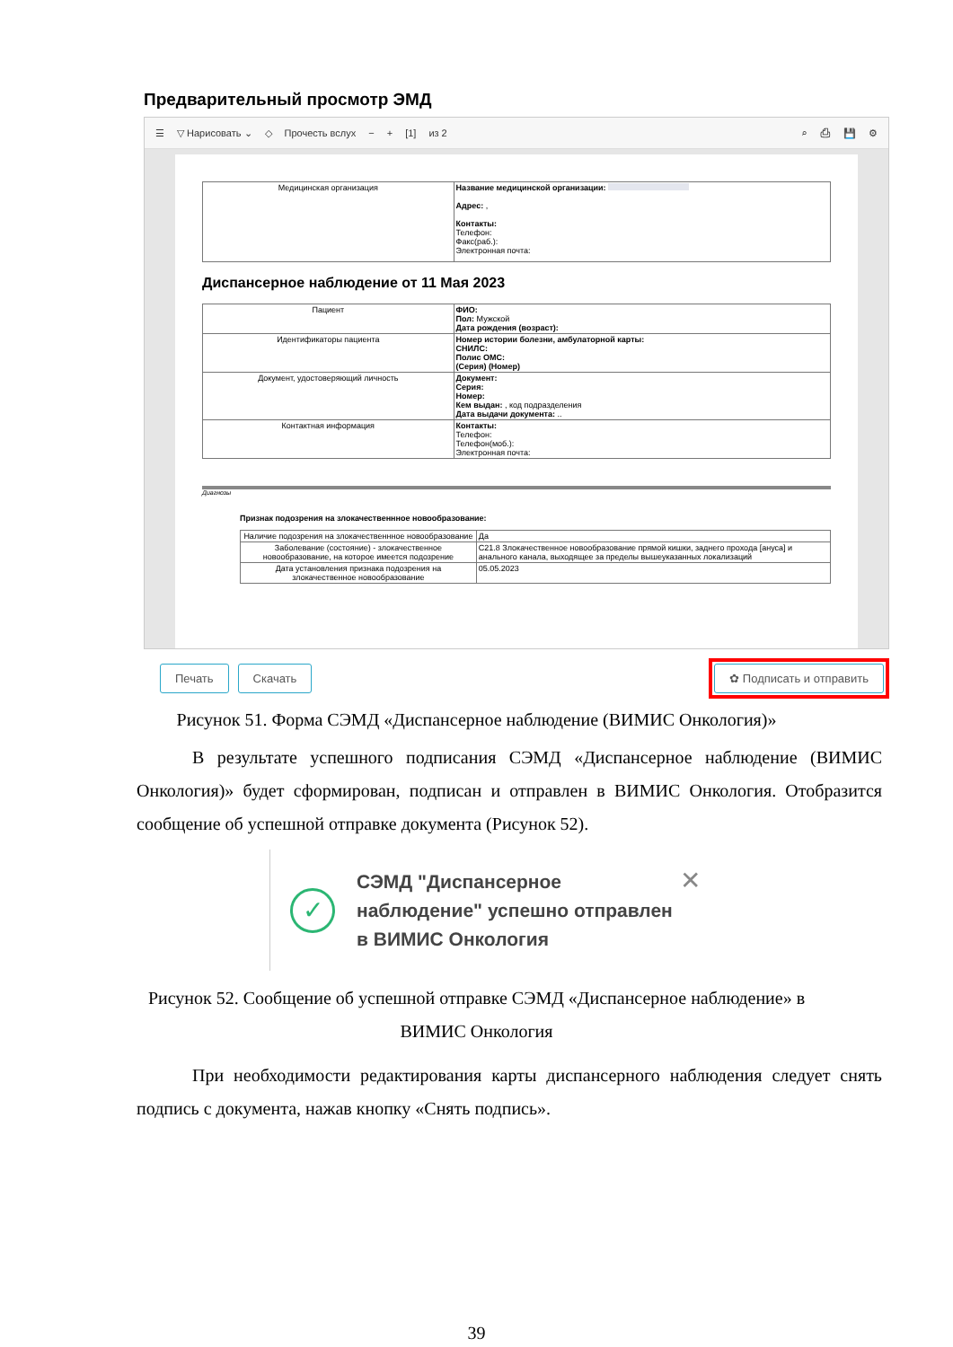Предварительный просмотр ЭМД
☰ ▽ Нарисовать ⌄ ◇ Прочесть вслух − + [1] из 2 ⌕ ⎙ 💾 ⚙
| Медицинская организация | Название медицинской организации: Адрес: , Контакты: Телефон: Факс(раб.): Электронная почта: |
Диспансерное наблюдение от 11 Мая 2023
| Пациент | ФИО: Пол: Мужской Дата рождения (возраст): |
| Идентификаторы пациента | Номер истории болезни, амбулаторной карты: СНИЛС: Полис ОМС: (Серия) (Номер) |
| Документ, удостоверяющий личность | Документ: Серия: Номер: Кем выдан: , код подразделения Дата выдачи документа: .. |
| Контактная информация | Контакты: Телефон: Телефон(моб.): Электронная почта: |
Диагнозы
Признак подозрения на злокачественнное новообразование:
| Наличие подозрения на злокачественнное новообразование | Да |
| Заболевание (состояние) - злокачественное новообразование, на которое имеется подозрение | C21.8 Злокачественное новообразование прямой кишки, заднего прохода [ануса] и анального канала, выходящее за пределы вышеуказанных локализаций |
| Дата установления признака подозрения на злокачественное новообразование | 05.05.2023 |
Печать Скачать ✿ Подписать и отправить
Рисунок 51. Форма СЭМД «Диспансерное наблюдение (ВИМИС Онкология)»
В результате успешного подписания СЭМД «Диспансерное наблюдение (ВИМИС Онкология)» будет сформирован, подписан и отправлен в ВИМИС Онкология. Отобразится сообщение об успешной отправке документа (Рисунок 52).
✓
СЭМД "Диспансерное наблюдение" успешно отправлен в ВИМИС Онкология
✕
Рисунок 52. Сообщение об успешной отправке СЭМД «Диспансерное наблюдение» в
ВИМИС Онкология
При необходимости редактирования карты диспансерного наблюдения следует снять подпись с документа, нажав кнопку «Снять подпись».
39